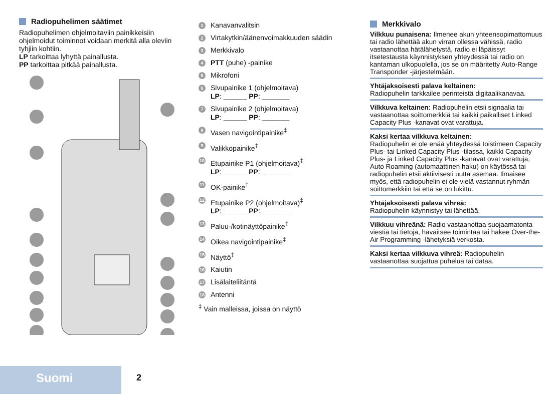Radiopuhelimen säätimet
Radiopuhelimen ohjelmoitaviin painikkeisiin ohjelmoidut toiminnot voidaan merkitä alla oleviin tyhjiin kohtiin.
LP tarkoittaa lyhyttä painallusta.
PP tarkoittaa pitkää painallusta.
1 Kanavanvalitsin
2 Virtakytkin/äänenvoimakkuuden säädin
3 Merkkivalo
4 PTT (puhe) -painike
5 Mikrofoni
6 Sivupainike 1 (ohjelmoitava)
LP: ______ PP: _______
7 Sivupainike 2 (ohjelmoitava)
LP: ______ PP: _______
8 Vasen navigointipainike<sup>‡</sup>
9 Valikkopainike<sup>‡</sup>
10 Etupainike P1 (ohjelmoitava)<sup>‡</sup>
LP: ______ PP: _______
11 OK-painike<sup>‡</sup>
12 Etupainike P2 (ohjelmoitava)<sup>‡</sup>
LP: ______ PP: _______
13 Paluu-/kotinäyttöpainike<sup>‡</sup>
14 Oikea navigointipainike<sup>‡</sup>
15 Näyttö<sup>‡</sup>
16 Kaiutin
17 Lisälaiteliitäntä
18 Antenni
<sup>‡</sup> Vain malleissa, joissa on näyttö
Merkkivalo
Vilkkuu punaisena: Ilmenee akun yhteensopimattomuus tai radio lähettää akun virran ollessa vähissä, radio vastaanottaa hätälähetystä, radio ei läpäissyt itsetestausta käynnistyksen yhteydessä tai radio on kantaman ulkopuolella, jos se on määritetty Auto-Range Transponder -järjestelmään.
Yhtäjaksoisesti palava keltainen:
Radiopuhelin tarkkailee perinteistä digitaalikanavaa.
Vilkkuva keltainen: Radiopuhelin etsii signaalia tai vastaanottaa soittomerkkiä tai kaikki paikalliset Linked Capacity Plus -kanavat ovat varattuja.
Kaksi kertaa vilkkuva keltainen:
Radiopuhelin ei ole enää yhteydessä toistimeen Capacity Plus- tai Linked Capacity Plus -tilassa, kaikki Capacity Plus- ja Linked Capacity Plus -kanavat ovat varattuja, Auto Roaming (automaattinen haku) on käytössä tai radiopuhelin etsii aktiivisesti uutta asemaa. Ilmaisee myös, että radiopuhelin ei ole vielä vastannut ryhmän soittomerkkiin tai että se on lukittu.
Yhtäjaksoisesti palava vihreä:
Radiopuhelin käynnistyy tai lähettää.
Vilkkuu vihreänä: Radio vastaanottaa suojaamatonta viestiä tai tietoja, havaitsee toimintaa tai hakee Over-the-Air Programming -lähetyksiä verkosta.
Kaksi kertaa vilkkuva vihreä: Radiopuhelin vastaanottaa suojattua puhelua tai dataa.
Suomi 2